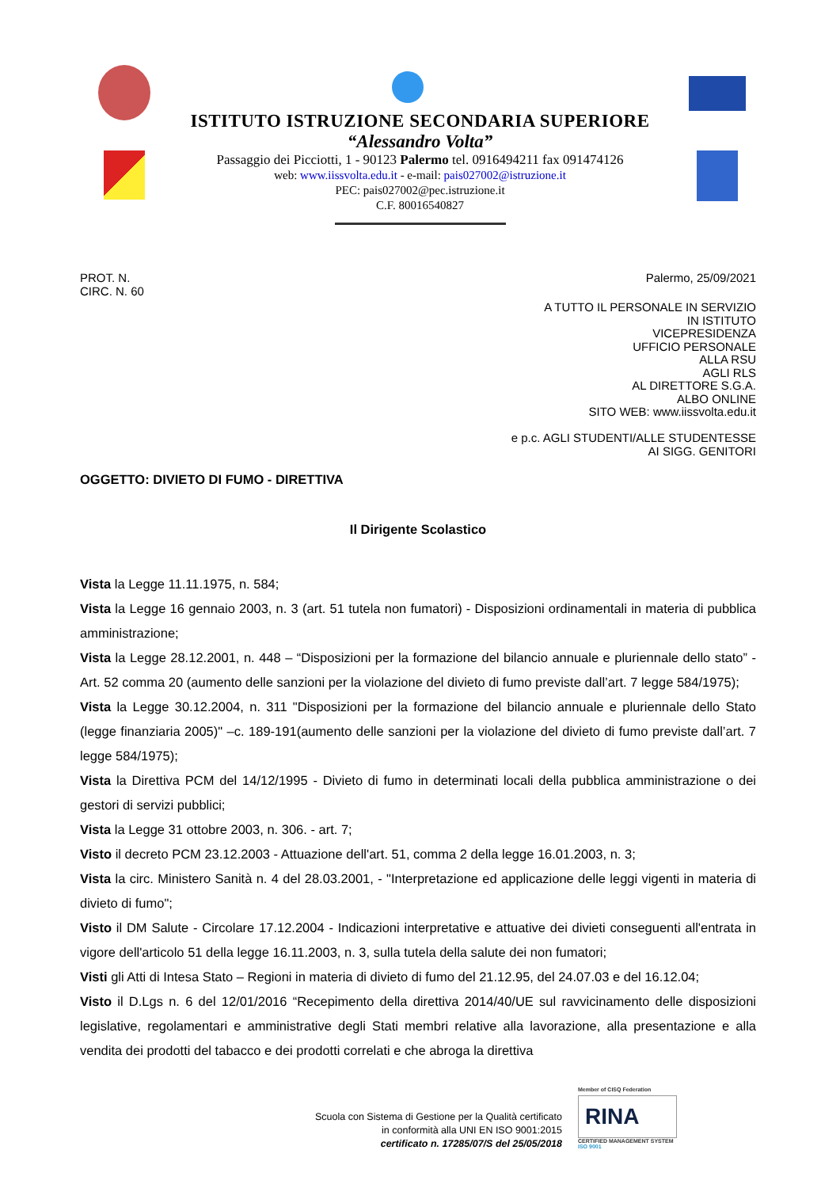ISTITUTO ISTRUZIONE SECONDARIA SUPERIORE
“Alessandro Volta”
Passaggio dei Picciotti, 1 - 90123 Palermo tel. 0916494211 fax 091474126
web: www.iissvolta.edu.it - e-mail: pais027002@istruzione.it
PEC: pais027002@pec.istruzione.it
C.F. 80016540827
PROT. N.
CIRC. N. 60
Palermo, 25/09/2021
A TUTTO IL PERSONALE IN SERVIZIO
IN ISTITUTO
VICEPRESIDENZA
UFFICIO PERSONALE
ALLA RSU
AGLI RLS
AL DIRETTORE S.G.A.
ALBO ONLINE
SITO WEB: www.iissvolta.edu.it
e p.c. AGLI STUDENTI/ALLE STUDENTESSE
AI SIGG. GENITORI
OGGETTO: DIVIETO DI FUMO - DIRETTIVA
Il Dirigente Scolastico
Vista la Legge 11.11.1975, n. 584;
Vista la Legge 16 gennaio 2003, n. 3 (art. 51 tutela non fumatori) - Disposizioni ordinamentali in materia di pubblica amministrazione;
Vista la Legge 28.12.2001, n. 448 – “Disposizioni per la formazione del bilancio annuale e pluriennale dello stato” - Art. 52 comma 20 (aumento delle sanzioni per la violazione del divieto di fumo previste dall’art. 7 legge 584/1975);
Vista la Legge 30.12.2004, n. 311 "Disposizioni per la formazione del bilancio annuale e pluriennale dello Stato (legge finanziaria 2005)" –c. 189-191(aumento delle sanzioni per la violazione del divieto di fumo previste dall’art. 7 legge 584/1975);
Vista la Direttiva PCM del 14/12/1995 - Divieto di fumo in determinati locali della pubblica amministrazione o dei gestori di servizi pubblici;
Vista la Legge 31 ottobre 2003, n. 306. - art. 7;
Visto il decreto PCM 23.12.2003 - Attuazione dell'art. 51, comma 2 della legge 16.01.2003, n. 3;
Vista la circ. Ministero Sanità n. 4 del 28.03.2001, - "Interpretazione ed applicazione delle leggi vigenti in materia di divieto di fumo";
Visto il DM Salute - Circolare 17.12.2004 - Indicazioni interpretative e attuative dei divieti conseguenti all'entrata in vigore dell'articolo 51 della legge 16.11.2003, n. 3, sulla tutela della salute dei non fumatori;
Visti gli Atti di Intesa Stato – Regioni in materia di divieto di fumo del 21.12.95, del 24.07.03 e del 16.12.04;
Visto il D.Lgs n. 6 del 12/01/2016 “Recepimento della direttiva 2014/40/UE sul ravvicinamento delle disposizioni legislative, regolamentari e amministrative degli Stati membri relative alla lavorazione, alla presentazione e alla vendita dei prodotti del tabacco e dei prodotti correlati e che abroga la direttiva
Scuola con Sistema di Gestione per la Qualità certificato
in conformità alla UNI EN ISO 9001:2015
certificato n. 17285/07/S del 25/05/2018
Member of CISQ Federation
RINA
CERTIFIED MANAGEMENT SYSTEM
ISO 9001